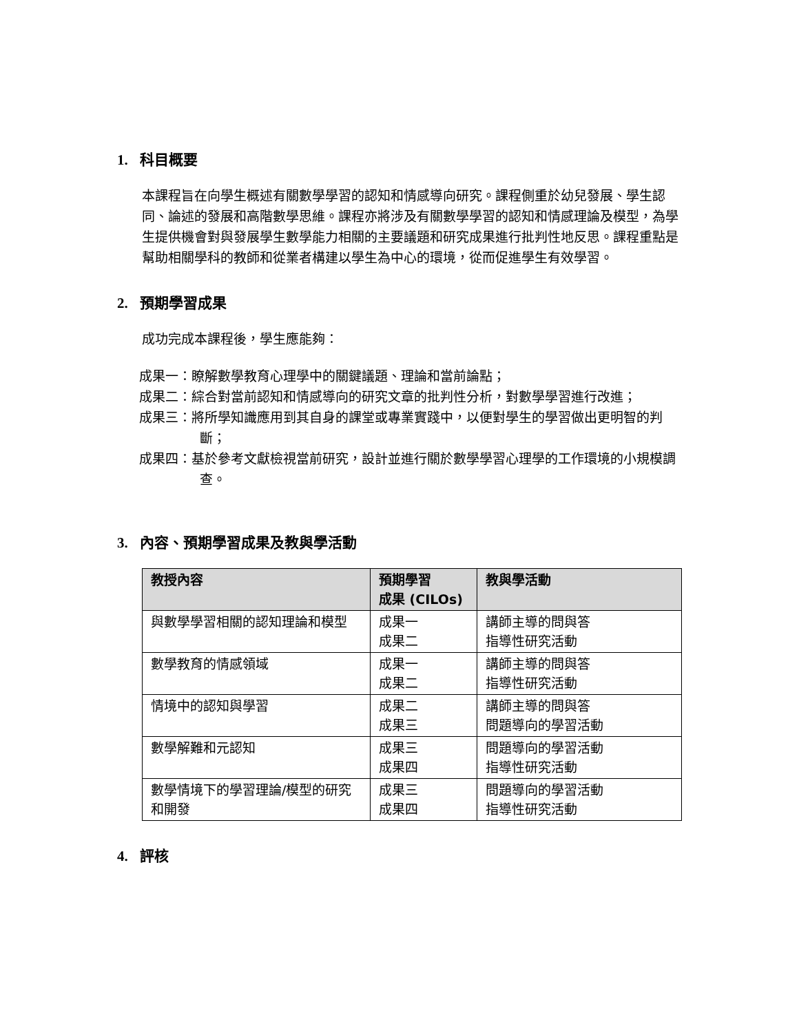1. 科目概要
本課程旨在向學生概述有關數學學習的認知和情感導向研究。課程側重於幼兒發展、學生認同、論述的發展和高階數學思維。課程亦將涉及有關數學學習的認知和情感理論及模型，為學生提供機會對與發展學生數學能力相關的主要議題和研究成果進行批判性地反思。課程重點是幫助相關學科的教師和從業者構建以學生為中心的環境，從而促進學生有效學習。
2. 預期學習成果
成功完成本課程後，學生應能夠：
成果一：瞭解數學教育心理學中的關鍵議題、理論和當前論點；
成果二：綜合對當前認知和情感導向的研究文章的批判性分析，對數學學習進行改進；
成果三：將所學知識應用到其自身的課堂或專業實踐中，以便對學生的學習做出更明智的判斷；
成果四：基於參考文獻檢視當前研究，設計並進行關於數學學習心理學的工作環境的小規模調查。
3. 內容、預期學習成果及教與學活動
| 教授內容 | 預期學習 成果 (CILOs) | 教與學活動 |
| --- | --- | --- |
| 與數學學習相關的認知理論和模型 | 成果一 成果二 | 講師主導的問與答 指導性研究活動 |
| 數學教育的情感領域 | 成果一 成果二 | 講師主導的問與答 指導性研究活動 |
| 情境中的認知與學習 | 成果二 成果三 | 講師主導的問與答 問題導向的學習活動 |
| 數學解難和元認知 | 成果三 成果四 | 問題導向的學習活動 指導性研究活動 |
| 數學情境下的學習理論/模型的研究和開發 | 成果三 成果四 | 問題導向的學習活動 指導性研究活動 |
4. 評核